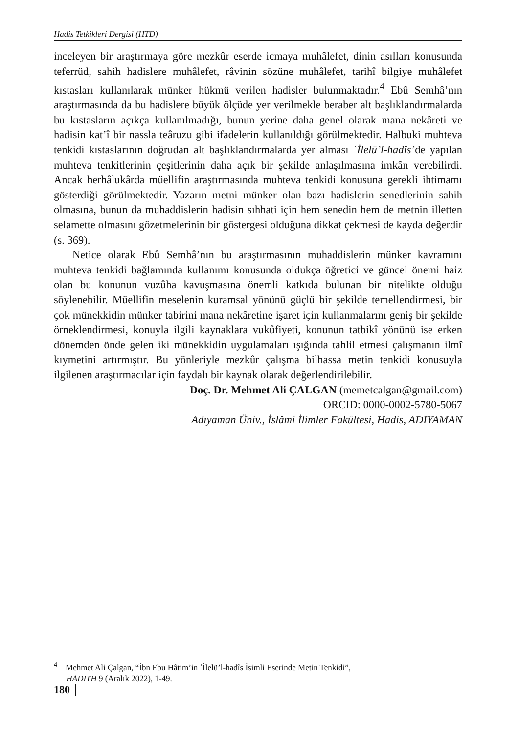Hadis Tetkikleri Dergisi (HTD)
inceleyen bir araştırmaya göre mezkûr eserde icmaya muhâlefet, dinin asılları konusunda teferrüd, sahih hadislere muhâlefet, râvinin sözüne muhâlefet, tarihî bilgiye muhâlefet kıstasları kullanılarak münker hükmü verilen hadisler bulunmaktadır.<sup>4</sup> Ebû Semhâ’nın araştırmasında da bu hadislere büyük ölçüde yer verilmekle beraber alt başlıklandırmalarda bu kıstasların açıkça kullanılmadığı, bunun yerine daha genel olarak mana nekâreti ve hadisin kat’î bir nassla teâruzu gibi ifadelerin kullanıldığı görülmektedir. Halbuki muhteva tenkidi kıstaslarının doğrudan alt başlıklandırmalarda yer alması ʿİlelü’l-hadîs’de yapılan muhteva tenkitlerinin çeşitlerinin daha açık bir şekilde anlaşılmasına imkân verebilirdi. Ancak herhâlukârda müellifin araştırmasında muhteva tenkidi konusuna gerekli ihtimamı gösterdiği görülmektedir. Yazarın metni münker olan bazı hadislerin senedlerinin sahih olmasına, bunun da muhaddislerin hadisin sıhhati için hem senedin hem de metnin illetten selamette olmasını gözetmelerinin bir göstergesi olduğuna dikkat çekmesi de kayda değerdir (s. 369).
Netice olarak Ebû Semhâ’nın bu araştırmasının muhaddislerin münker kavramını muhteva tenkidi bağlamında kullanımı konusunda oldukça öğretici ve güncel önemi haiz olan bu konunun vuzûha kavuşmasına önemli katkıda bulunan bir nitelikte olduğu söylenebilir. Müellifin meselenin kuramsal yönünü güçlü bir şekilde temellendirmesi, bir çok münekkidin münker tabirini mana nekâretine işaret için kullanmalarını geniş bir şekilde örneklendirmesi, konuyla ilgili kaynaklara vukûfiyeti, konunun tatbikî yönünü ise erken dönemden önde gelen iki münekkidin uygulamaları ışığında tahlil etmesi çalışmanın ilmî kıymetini artırmıştır. Bu yönleriyle mezkûr çalışma bilhassa metin tenkidi konusuyla ilgilenen araştırmacılar için faydalı bir kaynak olarak değerlendirilebilir.
Doç. Dr. Mehmet Ali ÇALGAN (memetcalgan@gmail.com)
ORCID: 0000-0002-5780-5067
Adıyaman Üniv., İslâmi İlimler Fakültesi, Hadis, ADIYAMAN
<sup>4</sup> Mehmet Ali Çalgan, “İbn Ebu Hâtim’in ʿİlelü’l-hadîs İsimli Eserinde Metin Tenkidi”,
HADITH 9 (Aralık 2022), 1-49.
180